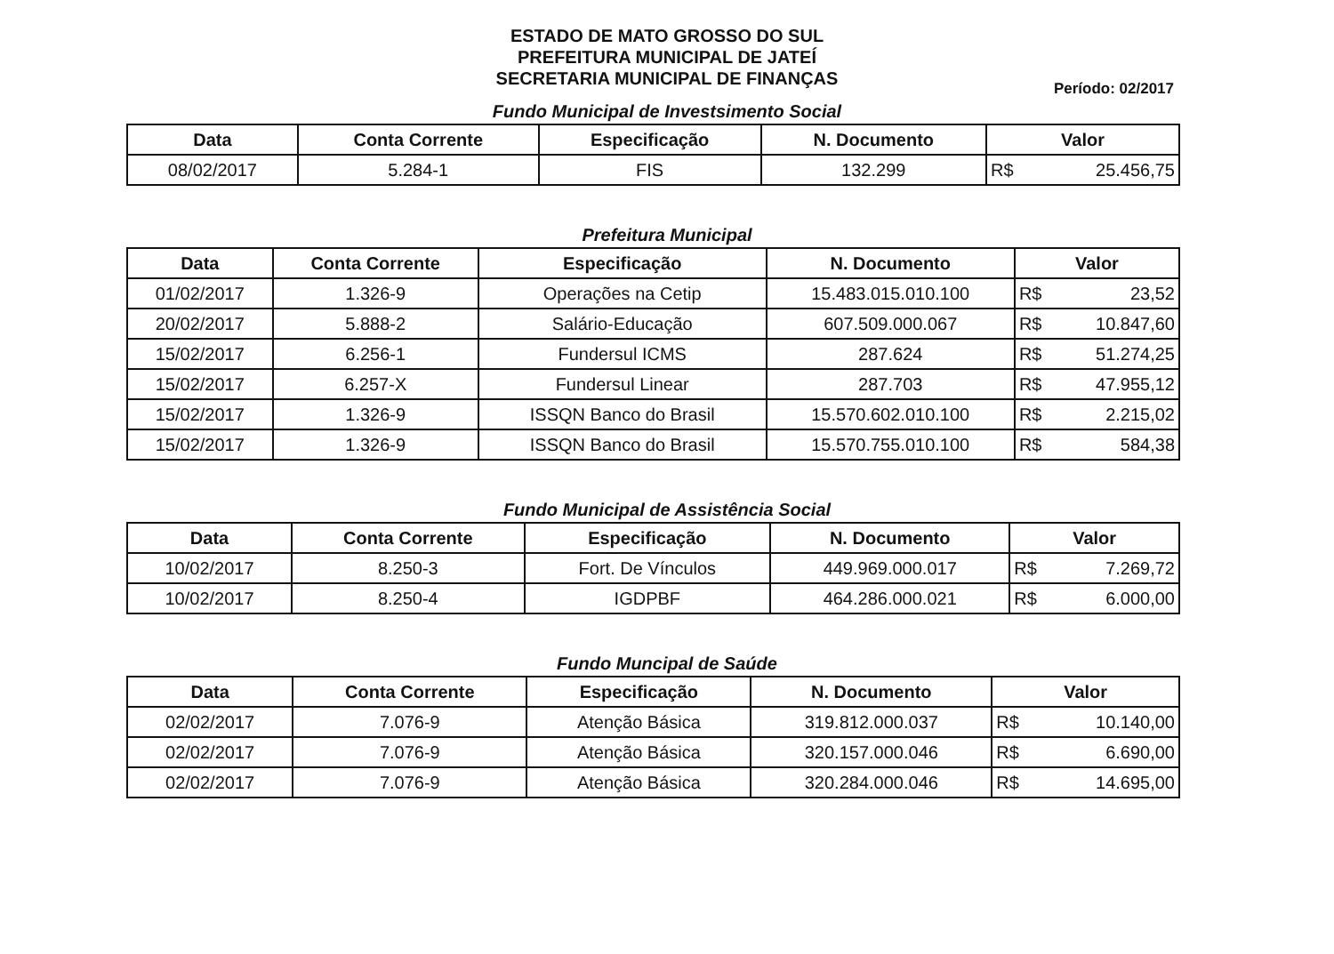ESTADO DE MATO GROSSO DO SUL
PREFEITURA MUNICIPAL DE JATEÍ
SECRETARIA MUNICIPAL DE FINANÇAS
Período: 02/2017
Fundo Municipal de Investsimento Social
| Data | Conta Corrente | Especificação | N. Documento | Valor |
| --- | --- | --- | --- | --- |
| 08/02/2017 | 5.284-1 | FIS | 132.299 | R$ 25.456,75 |
Prefeitura Municipal
| Data | Conta Corrente | Especificação | N. Documento | Valor |
| --- | --- | --- | --- | --- |
| 01/02/2017 | 1.326-9 | Operações na Cetip | 15.483.015.010.100 | R$ 23,52 |
| 20/02/2017 | 5.888-2 | Salário-Educação | 607.509.000.067 | R$ 10.847,60 |
| 15/02/2017 | 6.256-1 | Fundersul ICMS | 287.624 | R$ 51.274,25 |
| 15/02/2017 | 6.257-X | Fundersul Linear | 287.703 | R$ 47.955,12 |
| 15/02/2017 | 1.326-9 | ISSQN Banco do Brasil | 15.570.602.010.100 | R$ 2.215,02 |
| 15/02/2017 | 1.326-9 | ISSQN Banco do Brasil | 15.570.755.010.100 | R$ 584,38 |
Fundo Municipal de Assistência Social
| Data | Conta Corrente | Especificação | N. Documento | Valor |
| --- | --- | --- | --- | --- |
| 10/02/2017 | 8.250-3 | Fort. De Vínculos | 449.969.000.017 | R$ 7.269,72 |
| 10/02/2017 | 8.250-4 | IGDPBF | 464.286.000.021 | R$ 6.000,00 |
Fundo Muncipal de Saúde
| Data | Conta Corrente | Especificação | N. Documento | Valor |
| --- | --- | --- | --- | --- |
| 02/02/2017 | 7.076-9 | Atenção Básica | 319.812.000.037 | R$ 10.140,00 |
| 02/02/2017 | 7.076-9 | Atenção Básica | 320.157.000.046 | R$ 6.690,00 |
| 02/02/2017 | 7.076-9 | Atenção Básica | 320.284.000.046 | R$ 14.695,00 |